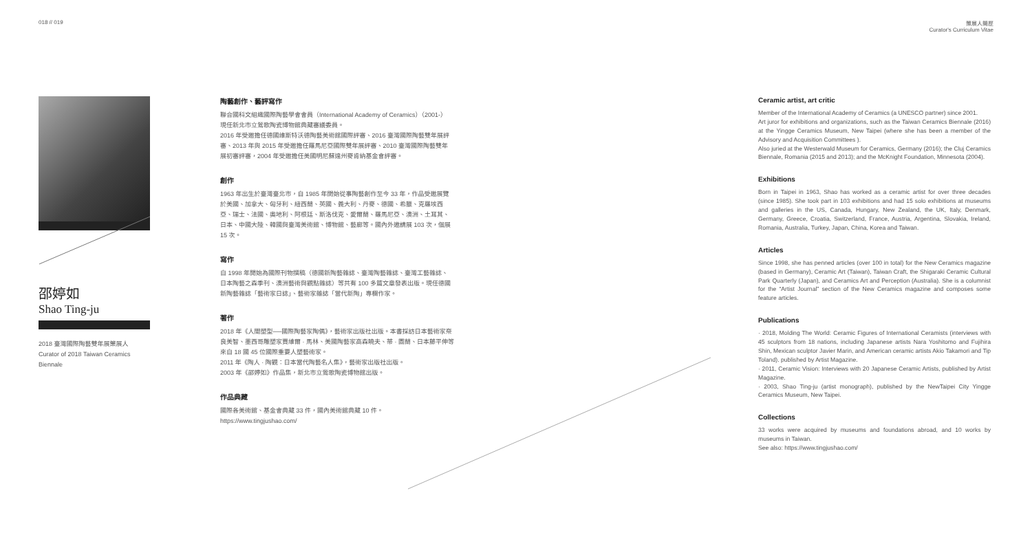018 // 019 策展人簡歷
Curator's Curriculum Vitae
邵婷如
Shao Ting-ju
2018 臺灣國際陶藝雙年展策展人
Curator of 2018 Taiwan Ceramics Biennale
陶藝創作、藝評寫作
聯合國科文組織國際陶藝學會會員（International Academy of Ceramics）（2001-）
現任新北市立鶯歌陶瓷博物館典藏審議委員。
2016 年受邀擔任德國維斯特沃德陶藝美術館國際評審、2016 臺灣國際陶藝雙年展評審、2013 年與 2015 年受邀擔任羅馬尼亞國際雙年展評審、2010 臺灣國際陶藝雙年展初審評審，2004 年受邀擔任美國明尼蘇達州麥肯納基金會評審。
創作
1963 年出生於臺灣臺北市，自 1985 年開始從事陶藝創作至今 33 年，作品受邀展覽於美國、加拿大、匈牙利、紐西蘭、英國、義大利、丹麥、德國、希臘、克羅埃西亞、瑞士、法國、奧地利、阿根廷、斯洛伐克、愛爾蘭、羅馬尼亞、澳洲、土耳其、日本、中國大陸、韓國與臺灣美術館、博物館、藝廊等。國內外邀請展 103 次，個展 15 次。
寫作
自 1998 年開始為國際刊物撰稿（德國新陶藝雜誌、臺灣陶藝雜誌、臺灣工藝雜誌、日本陶藝之森季刊、澳洲藝術與觀點雜誌）等共有 100 多篇文章發表出版。現任德國新陶藝雜誌「藝術家日誌」、藝術家雜誌「當代新陶」專欄作家。
著作
2018 年《人間塑型──國際陶藝家陶偶》，藝術家出版社出版。本書採訪日本藝術家奈良美智、墨西哥雕塑家賈維爾 · 馬林、美國陶藝家高森曉夫、蒂 · 圖蘭、日本藤平伸等來自 18 國 45 位國際重要人塑藝術家。
2011 年《陶人 · 陶觀：日本當代陶藝名人集》，藝術家出版社出版。
2003 年《邵婷如》作品集，新北市立鶯歌陶瓷博物館出版。
作品典藏
國際各美術館、基金會典藏 33 件，國內美術館典藏 10 件。
https://www.tingjushao.com/
Ceramic artist, art critic
Member of the International Academy of Ceramics (a UNESCO partner) since 2001.
Art juror for exhibitions and organizations, such as the Taiwan Ceramics Biennale (2016) at the Yingge Ceramics Museum, New Taipei (where she has been a member of the Advisory and Acquisition Committees ).
Also juried at the Westerwald Museum for Ceramics, Germany (2016); the Cluj Ceramics Biennale, Romania (2015 and 2013); and the McKnight Foundation, Minnesota (2004).
Exhibitions
Born in Taipei in 1963, Shao has worked as a ceramic artist for over three decades (since 1985). She took part in 103 exhibitions and had 15 solo exhibitions at museums and galleries in the US, Canada, Hungary, New Zealand, the UK, Italy, Denmark, Germany, Greece, Croatia, Switzerland, France, Austria, Argentina, Slovakia, Ireland, Romania, Australia, Turkey, Japan, China, Korea and Taiwan.
Articles
Since 1998, she has penned articles (over 100 in total) for the New Ceramics magazine (based in Germany), Ceramic Art (Taiwan), Taiwan Craft, the Shigaraki Ceramic Cultural Park Quarterly (Japan), and Ceramics Art and Perception (Australia). She is a columnist for the “Artist Journal” section of the New Ceramics magazine and composes some feature articles.
Publications
· 2018, Molding The World: Ceramic Figures of International Ceramists (interviews with 45 sculptors from 18 nations, including Japanese artists Nara Yoshitomo and Fujihira Shin, Mexican sculptor Javier Marin, and American ceramic artists Akio Takamori and Tip Toland). published by Artist Magazine.
· 2011, Ceramic Vision: Interviews with 20 Japanese Ceramic Artists, published by Artist Magazine.
· 2003, Shao Ting-ju (artist monograph), published by the NewTaipei City Yingge Ceramics Museum, New Taipei.
Collections
33 works were acquired by museums and foundations abroad, and 10 works by museums in Taiwan.
See also: https://www.tingjushao.com/